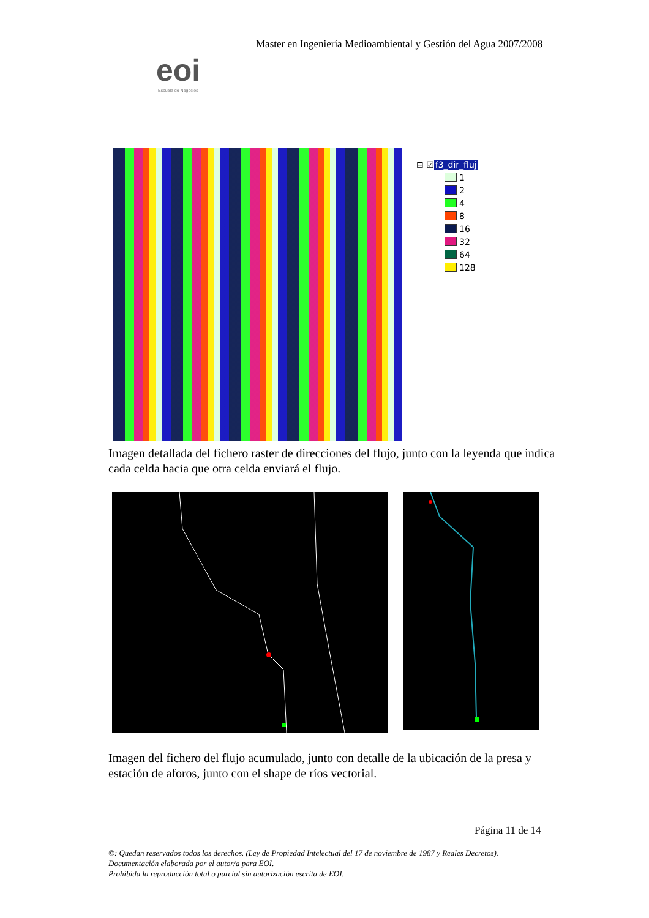Master en Ingeniería Medioambiental y Gestión del Agua 2007/2008
eoi
Escuela de Negocios
⊟ ☑ f3_dir_fluj
1
2
4
8
16
32
64
128
Imagen detallada del fichero raster de direcciones del flujo, junto con la leyenda que indica cada celda hacia que otra celda enviará el flujo.
Imagen del fichero del flujo acumulado, junto con detalle de la ubicación de la presa y estación de aforos, junto con el shape de ríos vectorial.
Página 11 de 14
©: Quedan reservados todos los derechos. (Ley de Propiedad Intelectual del 17 de noviembre de 1987 y Reales Decretos).
Documentación elaborada por el autor/a para EOI.
Prohibida la reproducción total o parcial sin autorización escrita de EOI.